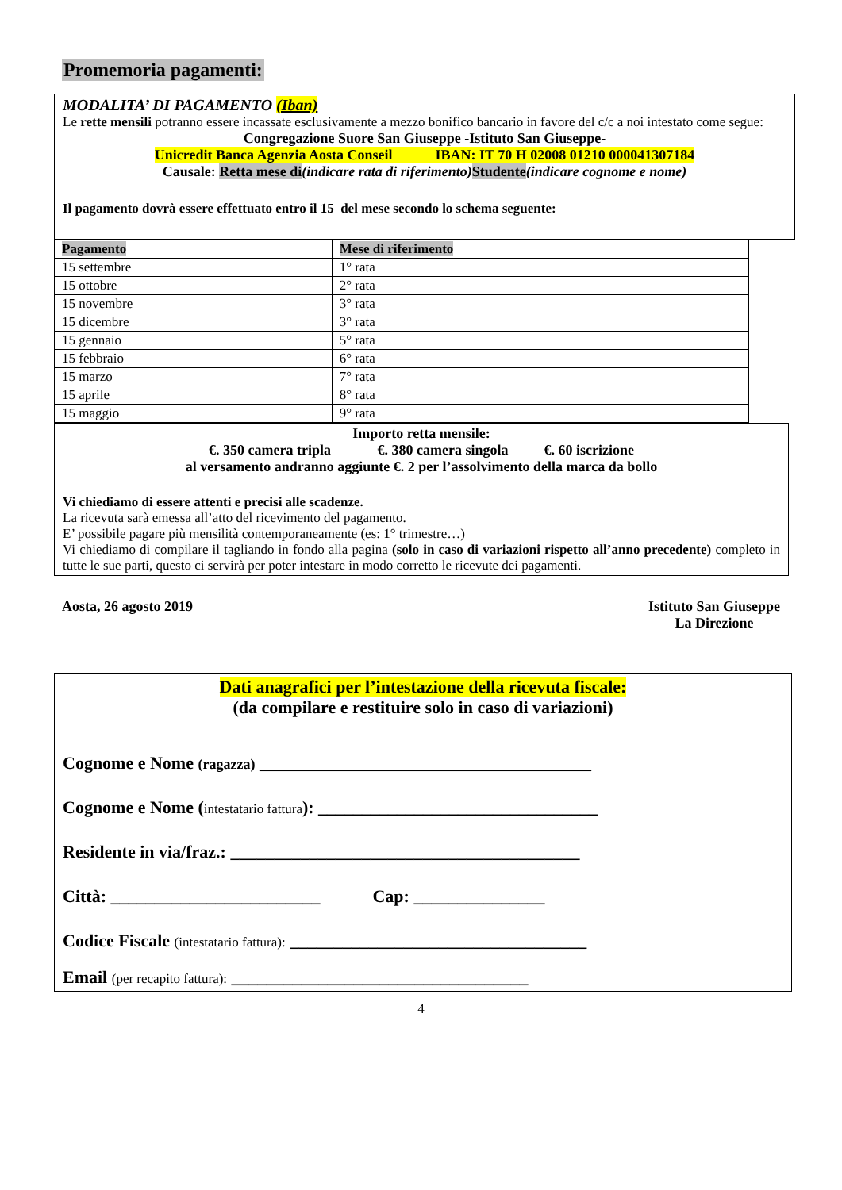Promemoria pagamenti:
MODALITA’ DI PAGAMENTO (Iban)
Le rette mensili potranno essere incassate esclusivamente a mezzo bonifico bancario in favore del c/c a noi intestato come segue:
Congregazione Suore San Giuseppe -Istituto San Giuseppe-
Unicredit Banca Agenzia Aosta Conseil IBAN: IT 70 H 02008 01210 000041307184
Causale: Retta mese di(indicare rata di riferimento) Studente(indicare cognome e nome)
Il pagamento dovrà essere effettuato entro il 15 del mese secondo lo schema seguente:
| Pagamento | Mese di riferimento |
| 15 settembre | 1° rata |
| 15 ottobre | 2° rata |
| 15 novembre | 3° rata |
| 15 dicembre | 3° rata |
| 15 gennaio | 5° rata |
| 15 febbraio | 6° rata |
| 15 marzo | 7° rata |
| 15 aprile | 8° rata |
| 15 maggio | 9° rata |
Importo retta mensile:
€. 350 camera tripla €. 380 camera singola €. 60 iscrizione
al versamento andranno aggiunte €. 2 per l’assolvimento della marca da bollo
Vi chiediamo di essere attenti e precisi alle scadenze.
La ricevuta sarà emessa all’atto del ricevimento del pagamento.
E’ possibile pagare più mensilità contemporaneamente (es: 1° trimestre…)
Vi chiediamo di compilare il tagliando in fondo alla pagina (solo in caso di variazioni rispetto all’anno precedente) completo in tutte le sue parti, questo ci servirà per poter intestare in modo corretto le ricevute dei pagamenti.
Aosta, 26 agosto 2019 Istituto San Giuseppe
La Direzione
Dati anagrafici per l’intestazione della ricevuta fiscale:
(da compilare e restituire solo in caso di variazioni)
Cognome e Nome (ragazza) ______________________________________
Cognome e Nome (intestatario fattura): ________________________________
Residente in via/fraz.: ________________________________________
Città: ________________________ Cap: _______________
Codice Fiscale (intestatario fattura): __________________________________
Email (per recapito fattura): __________________________________
4